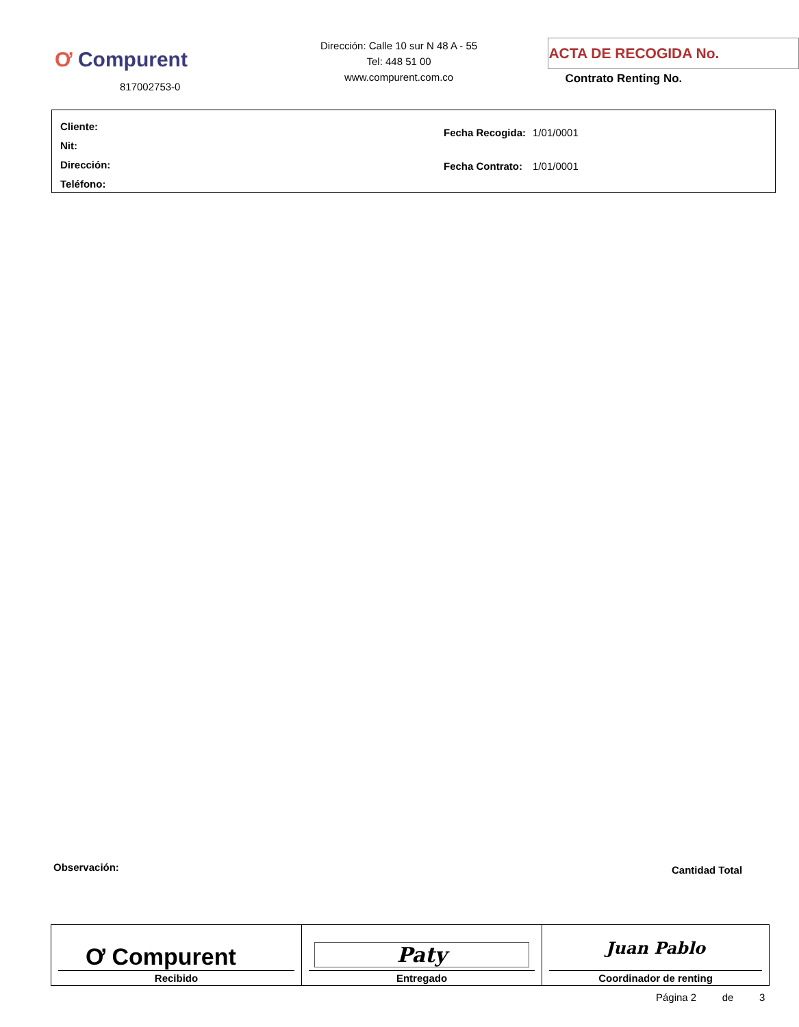Ơ Compurent
817002753-0
Dirección: Calle 10 sur N 48 A - 55
Tel: 448 51 00
www.compurent.com.co
ACTA DE RECOGIDA No.
Contrato Renting No.
Cliente:
Nit:
Dirección:
Teléfono:
| Fecha Recogida: | 1/01/0001 |
| Fecha Contrato: | 1/01/0001 |
Observación: Cantidad Total
| Ơ Compurent Recibido | Paty Entregado | Juan Pablo Coordinador de renting |
Página 2 de 3